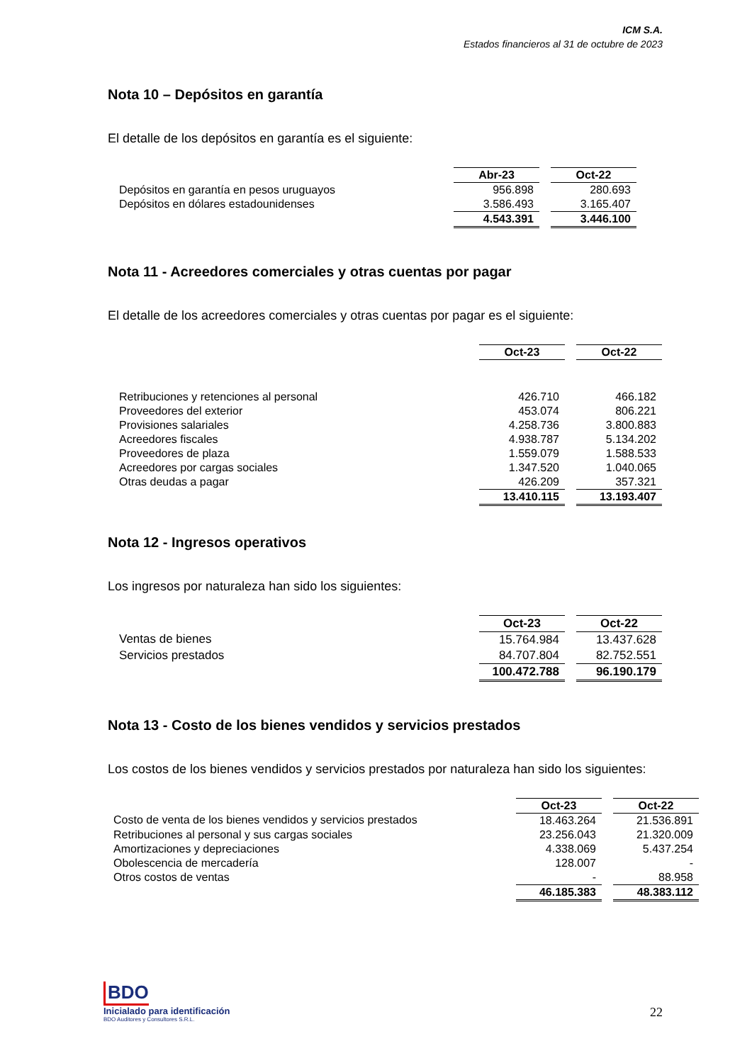ICM S.A.
Estados financieros al 31 de octubre de 2023
Nota 10 – Depósitos en garantía
El detalle de los depósitos en garantía es el siguiente:
| | Abr-23 | | Oct-22 |
| Depósitos en garantía en pesos uruguayos | 956.898 | | 280.693 |
| Depósitos en dólares estadounidenses | 3.586.493 | | 3.165.407 |
| | 4.543.391 | | 3.446.100 |
Nota 11 - Acreedores comerciales y otras cuentas por pagar
El detalle de los acreedores comerciales y otras cuentas por pagar es el siguiente:
| | Oct-23 | | Oct-22 |
| Retribuciones y retenciones al personal | 426.710 | | 466.182 |
| Proveedores del exterior | 453.074 | | 806.221 |
| Provisiones salariales | 4.258.736 | | 3.800.883 |
| Acreedores fiscales | 4.938.787 | | 5.134.202 |
| Proveedores de plaza | 1.559.079 | | 1.588.533 |
| Acreedores por cargas sociales | 1.347.520 | | 1.040.065 |
| Otras deudas a pagar | 426.209 | | 357.321 |
| | 13.410.115 | | 13.193.407 |
Nota 12 - Ingresos operativos
Los ingresos por naturaleza han sido los siguientes:
| | Oct-23 | | Oct-22 |
| Ventas de bienes | 15.764.984 | | 13.437.628 |
| Servicios prestados | 84.707.804 | | 82.752.551 |
| | 100.472.788 | | 96.190.179 |
Nota 13 - Costo de los bienes vendidos y servicios prestados
Los costos de los bienes vendidos y servicios prestados por naturaleza han sido los siguientes:
| | Oct-23 | | Oct-22 |
| Costo de venta de los bienes vendidos y servicios prestados | 18.463.264 | | 21.536.891 |
| Retribuciones al personal y sus cargas sociales | 23.256.043 | | 21.320.009 |
| Amortizaciones y depreciaciones | 4.338.069 | | 5.437.254 |
| Obolescencia de mercadería | 128.007 | | - |
| Otros costos de ventas | - | | 88.958 |
| | 46.185.383 | | 48.383.112 |
BDO
Inicialado para identificación
BDO Auditores y Consultores S.R.L.
22